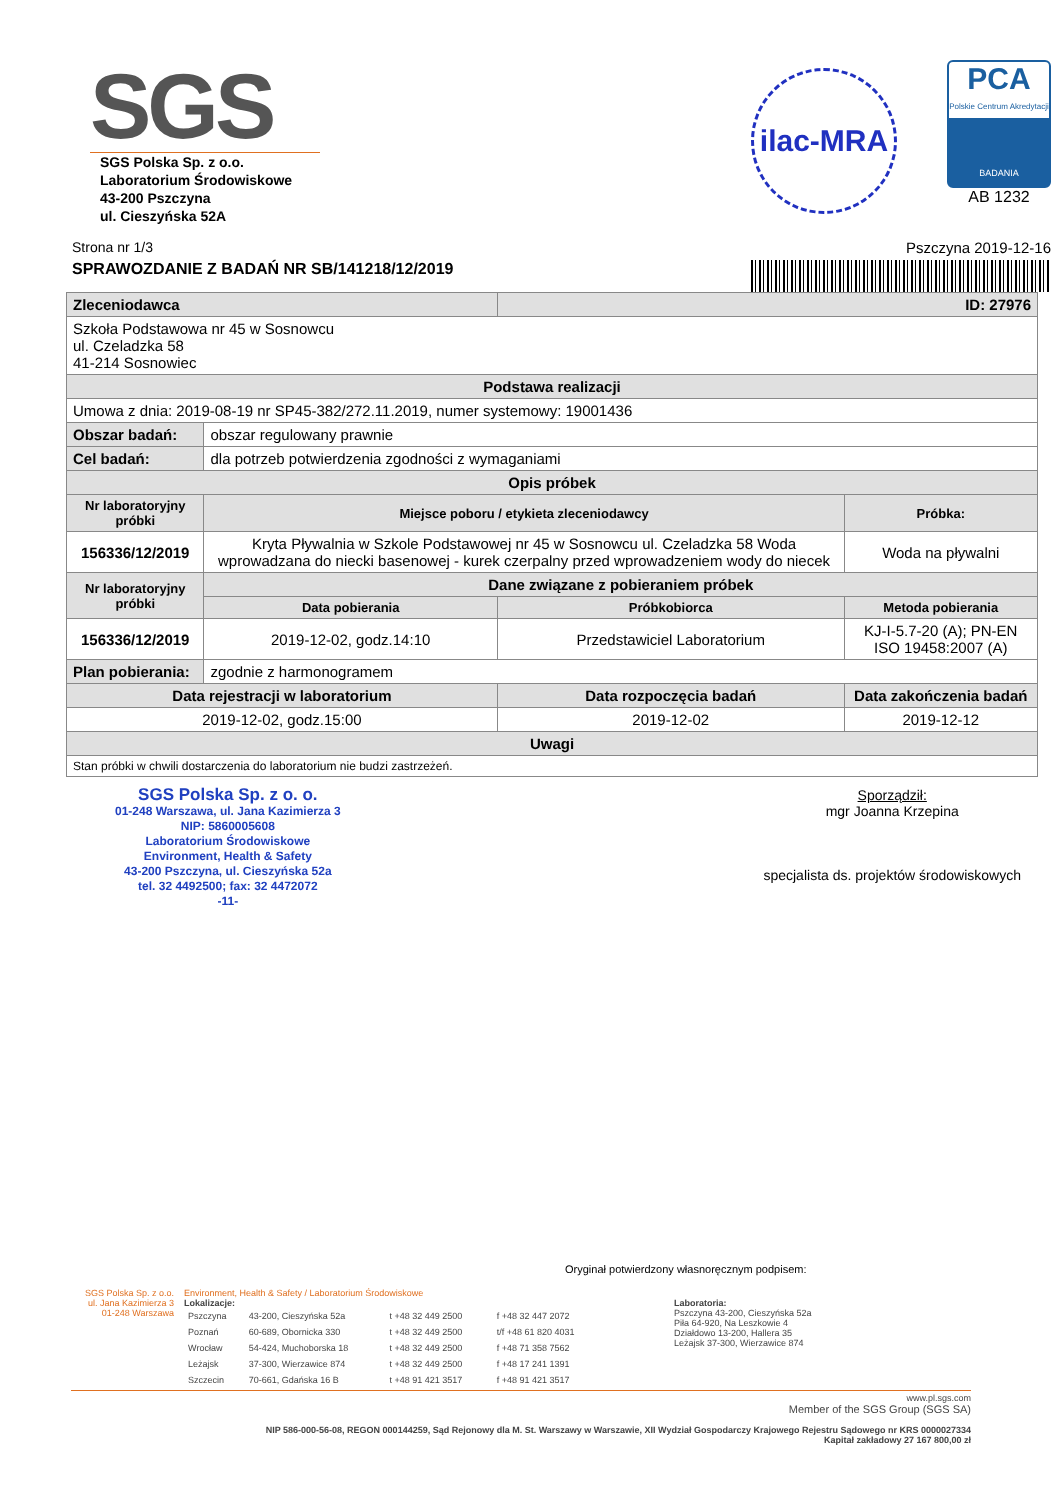SGS
SGS Polska Sp. z o.o.
Laboratorium Środowiskowe
43-200 Pszczyna
ul. Cieszyńska 52A
ilac-MRA
PCA
Polskie Centrum Akredytacji
BADANIA
AB 1232
Strona nr 1/3 Pszczyna 2019-12-16
SPRAWOZDANIE Z BADAŃ NR SB/141218/12/2019
| Zleceniodawca | | ID: 27976 | |
| --- | --- | --- | --- |
| Szkoła Podstawowa nr 45 w Sosnowcu ul. Czeladzka 58 41-214 Sosnowiec | | | |
| Podstawa realizacji | | | |
| Umowa z dnia: 2019-08-19 nr SP45-382/272.11.2019, numer systemowy: 19001436 | | | |
| Obszar badań: | obszar regulowany prawnie | | |
| Cel badań: | dla potrzeb potwierdzenia zgodności z wymaganiami | | |
| Opis próbek | | | |
| Nr laboratoryjny próbki | Miejsce poboru / etykieta zleceniodawcy | | Próbka: |
| 156336/12/2019 | Kryta Pływalnia w Szkole Podstawowej nr 45 w Sosnowcu ul. Czeladzka 58 Woda wprowadzana do niecki basenowej - kurek czerpalny przed wprowadzeniem wody do niecek | | Woda na pływalni |
| Nr laboratoryjny próbki | Dane związane z pobieraniem próbek | | |
| | Data pobierania | Próbkobiorca | Metoda pobierania |
| 156336/12/2019 | 2019-12-02, godz.14:10 | Przedstawiciel Laboratorium | KJ-I-5.7-20 (A); PN-EN ISO 19458:2007 (A) |
| Plan pobierania: | zgodnie z harmonogramem | | |
| Data rejestracji w laboratorium | | Data rozpoczęcia badań | Data zakończenia badań |
| 2019-12-02, godz.15:00 | | 2019-12-02 | 2019-12-12 |
| Uwagi | | | |
| Stan próbki w chwili dostarczenia do laboratorium nie budzi zastrzeżeń. | | | |
SGS Polska Sp. z o. o.
01-248 Warszawa, ul. Jana Kazimierza 3
NIP: 5860005608
Laboratorium Środowiskowe
Environment, Health & Safety
43-200 Pszczyna, ul. Cieszyńska 52a
tel. 32 4492500; fax: 32 4472072
-11-
Sporządził:
mgr Joanna Krzepina
specjalista ds. projektów środowiskowych
Oryginał potwierdzony własnoręcznym podpisem:
SGS Polska Sp. z o.o.
ul. Jana Kazimierza 3
01-248 Warszawa
Environment, Health & Safety / Laboratorium Środowiskowe
Lokalizacje:
| Pszczyna | 43-200, Cieszyńska 52a | t +48 32 449 2500 | f +48 32 447 2072 |
| Poznań | 60-689, Obornicka 330 | t +48 32 449 2500 | t/f +48 61 820 4031 |
| Wrocław | 54-424, Muchoborska 18 | t +48 32 449 2500 | f +48 71 358 7562 |
| Leżajsk | 37-300, Wierzawice 874 | t +48 32 449 2500 | f +48 17 241 1391 |
| Szczecin | 70-661, Gdańska 16 B | t +48 91 421 3517 | f +48 91 421 3517 |
Laboratoria:
Pszczyna 43-200, Cieszyńska 52a
Piła 64-920, Na Leszkowie 4
Działdowo 13-200, Hallera 35
Leżajsk 37-300, Wierzawice 874
www.pl.sgs.com
Member of the SGS Group (SGS SA)
NIP 586-000-56-08, REGON 000144259, Sąd Rejonowy dla M. St. Warszawy w Warszawie, XII Wydział Gospodarczy Krajowego Rejestru Sądowego nr KRS 0000027334
Kapitał zakładowy 27 167 800,00 zł